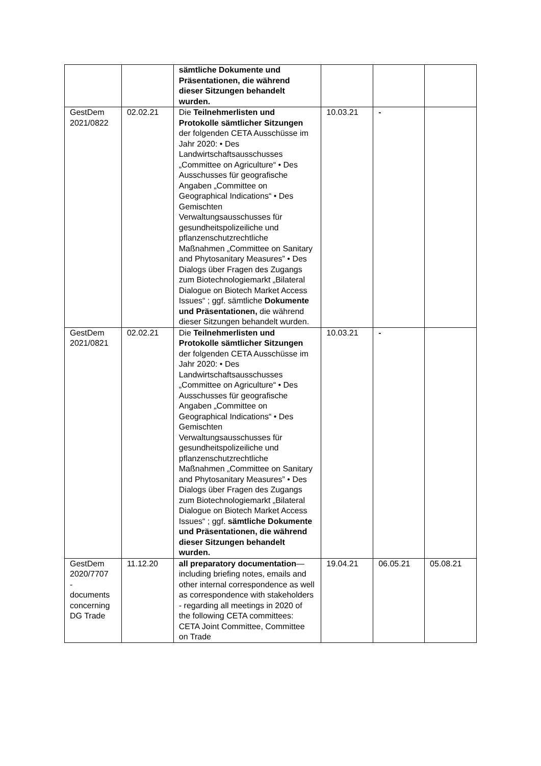| | | sämtliche Dokumente und Präsentationen, die während dieser Sitzungen behandelt wurden. | | | |
| GestDem 2021/0822 | 02.02.21 | Die Teilnehmerlisten und Protokolle sämtlicher Sitzungen der folgenden CETA Ausschüsse im Jahr 2020: • Des Landwirtschaftsausschusses „Committee on Agriculture“ • Des Ausschusses für geografische Angaben „Committee on Geographical Indications“ • Des Gemischten Verwaltungsausschusses für gesundheitspolizeiliche und pflanzenschutzrechtliche Maßnahmen „Committee on Sanitary and Phytosanitary Measures” • Des Dialogs über Fragen des Zugangs zum Biotechnologiemarkt „Bilateral Dialogue on Biotech Market Access Issues“ ; ggf. sämtliche Dokumente und Präsentationen, die während dieser Sitzungen behandelt wurden. | 10.03.21 | - | |
| GestDem 2021/0821 | 02.02.21 | Die Teilnehmerlisten und Protokolle sämtlicher Sitzungen der folgenden CETA Ausschüsse im Jahr 2020: • Des Landwirtschaftsausschusses „Committee on Agriculture“ • Des Ausschusses für geografische Angaben „Committee on Geographical Indications“ • Des Gemischten Verwaltungsausschusses für gesundheitspolizeiliche und pflanzenschutzrechtliche Maßnahmen „Committee on Sanitary and Phytosanitary Measures” • Des Dialogs über Fragen des Zugangs zum Biotechnologiemarkt „Bilateral Dialogue on Biotech Market Access Issues“ ; ggf. sämtliche Dokumente und Präsentationen, die während dieser Sitzungen behandelt wurden. | 10.03.21 | - | |
| GestDem 2020/7707 - documents concerning DG Trade | 11.12.20 | all preparatory documentation —including briefing notes, emails and other internal correspondence as well as correspondence with stakeholders - regarding all meetings in 2020 of the following CETA committees: CETA Joint Committee, Committee on Trade | 19.04.21 | 06.05.21 | 05.08.21 |